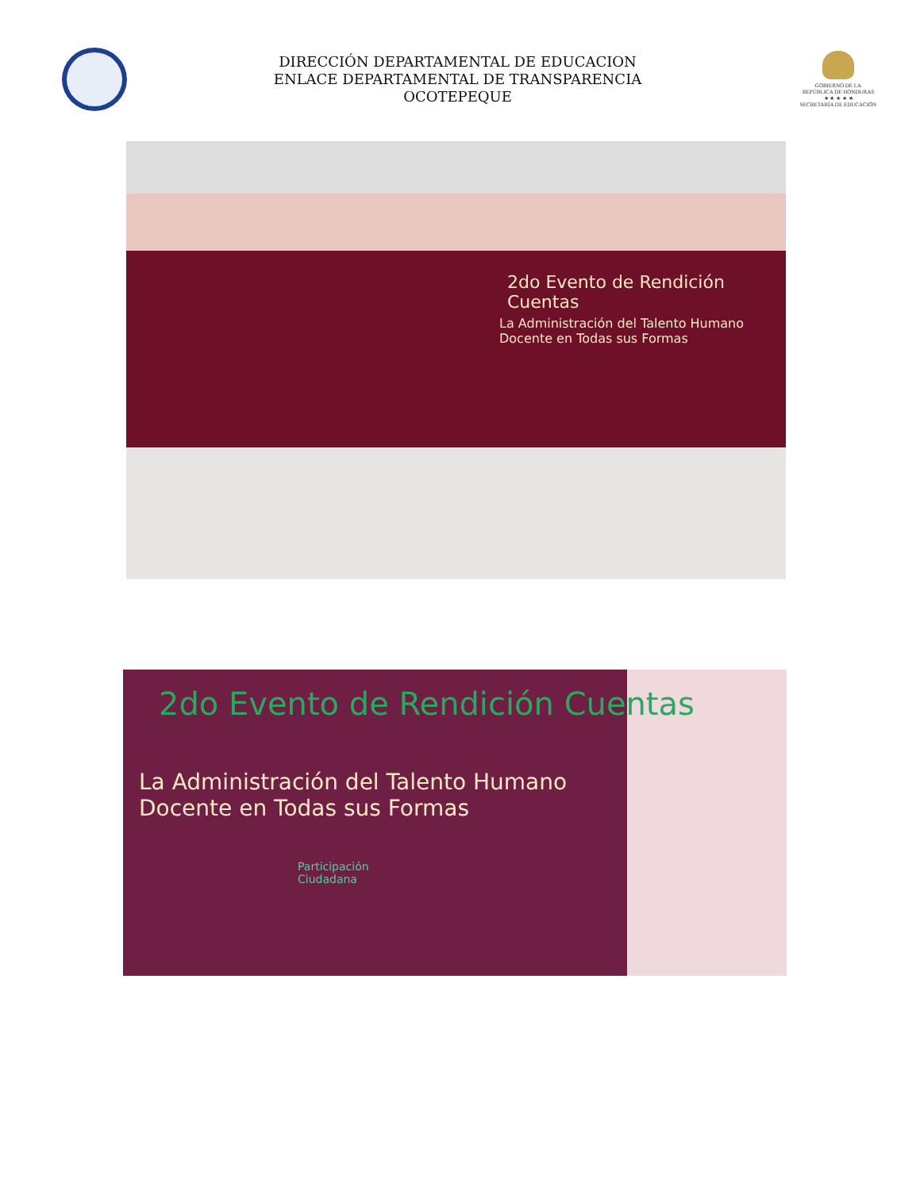DIRECCIÓN DEPARTAMENTAL DE EDUCACION
ENLACE DEPARTAMENTAL DE TRANSPARENCIA
OCOTEPEQUE
GOBIERNO DE LA
REPÚBLICA DE HONDURAS
★ ★ ★ ★ ★
SECRETARÍA DE EDUCACIÓN
2do Evento de Rendición Cuentas
La Administración del Talento Humano
Docente en Todas sus Formas
2do Evento de Rendición Cuentas
La Administración del Talento Humano
Docente en Todas sus Formas
Participación
Ciudadana